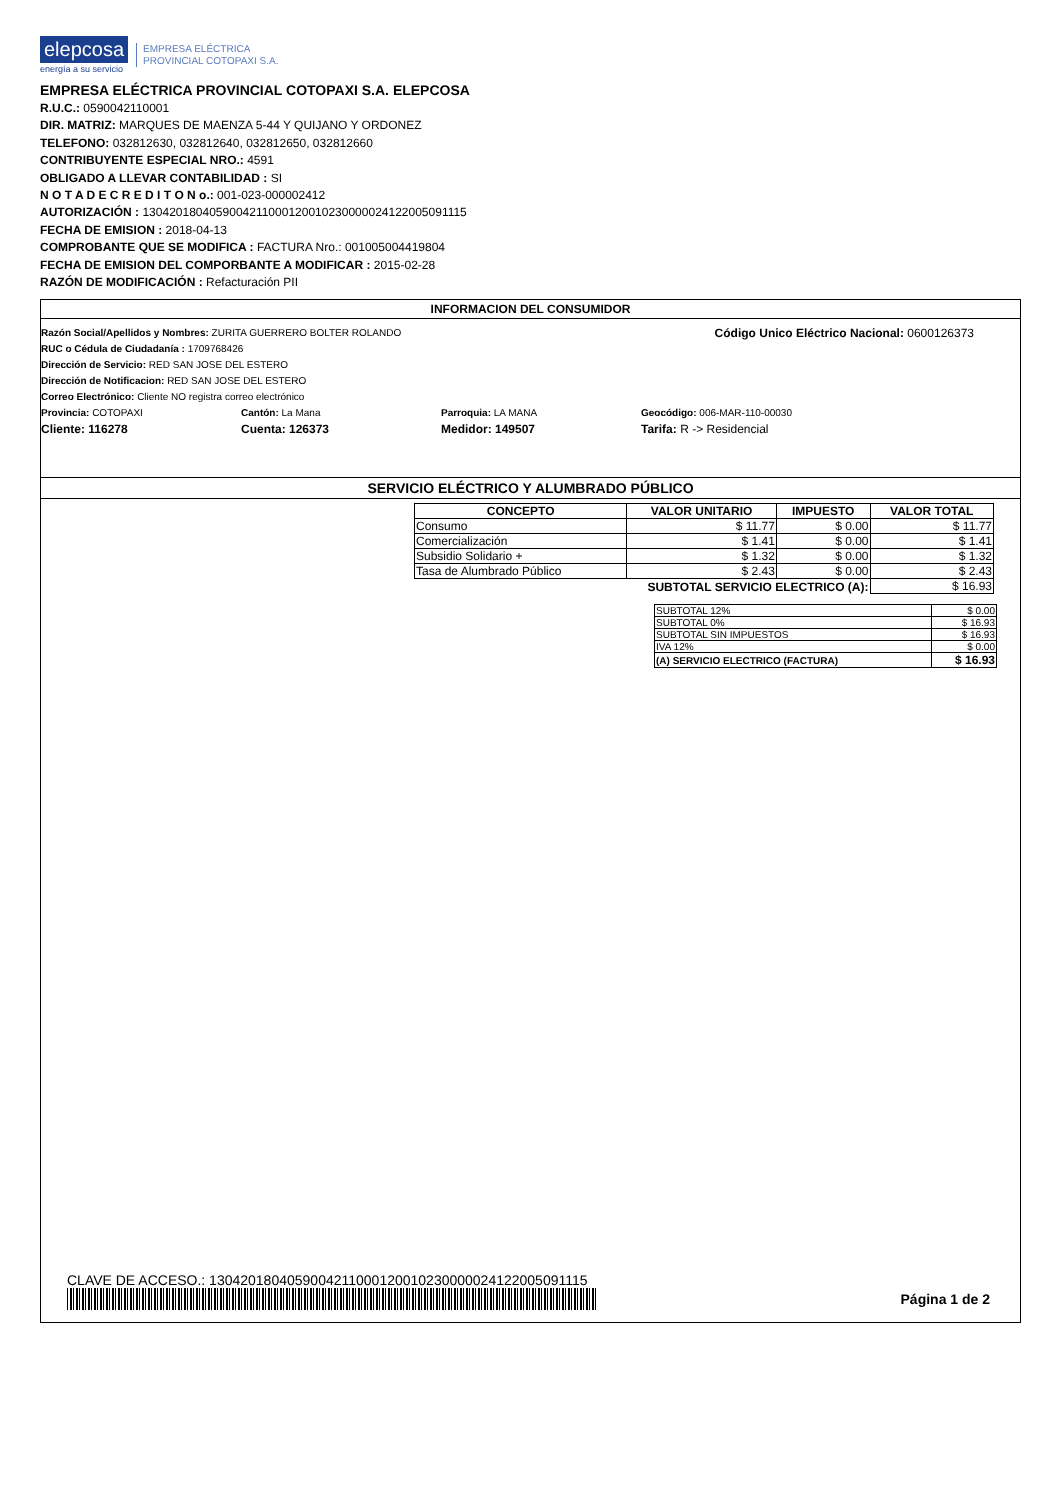elepcosa
energía a su servicio
EMPRESA ELÉCTRICA
PROVINCIAL COTOPAXI S.A.
EMPRESA ELÉCTRICA PROVINCIAL COTOPAXI S.A. ELEPCOSA
R.U.C.: 0590042110001
DIR. MATRIZ: MARQUES DE MAENZA 5-44 Y QUIJANO Y ORDONEZ
TELEFONO: 032812630, 032812640, 032812650, 032812660
CONTRIBUYENTE ESPECIAL NRO.: 4591
OBLIGADO A LLEVAR CONTABILIDAD : SI
N O T A D E C R E D I T O N o.: 001-023-000002412
AUTORIZACIÓN : 1304201804059004211000120010230000024122005091115
FECHA DE EMISION : 2018-04-13
COMPROBANTE QUE SE MODIFICA : FACTURA Nro.: 001005004419804
FECHA DE EMISION DEL COMPORBANTE A MODIFICAR : 2015-02-28
RAZÓN DE MODIFICACIÓN : Refacturación PII
INFORMACION DEL CONSUMIDOR
Razón Social/Apellidos y Nombres: ZURITA GUERRERO BOLTER ROLANDO Código Unico Eléctrico Nacional: 0600126373
RUC o Cédula de Ciudadanía : 1709768426
Dirección de Servicio: RED SAN JOSE DEL ESTERO
Dirección de Notificacion: RED SAN JOSE DEL ESTERO
Correo Electrónico: Cliente NO registra correo electrónico
Provincia: COTOPAXI Cantón: La Mana Parroquia: LA MANA Geocódigo: 006-MAR-110-00030
Cliente: 116278 Cuenta: 126373 Medidor: 149507 Tarifa: R -> Residencial
SERVICIO ELÉCTRICO Y ALUMBRADO PÚBLICO
| CONCEPTO | VALOR UNITARIO | IMPUESTO | VALOR TOTAL |
| --- | --- | --- | --- |
| Consumo | $ 11.77 | $ 0.00 | $ 11.77 |
| Comercialización | $ 1.41 | $ 0.00 | $ 1.41 |
| Subsidio Solidario + | $ 1.32 | $ 0.00 | $ 1.32 |
| Tasa de Alumbrado Público | $ 2.43 | $ 0.00 | $ 2.43 |
| SUBTOTAL SERVICIO ELECTRICO (A): | | | $ 16.93 |
| SUBTOTAL 12% | $ 0.00 |
| SUBTOTAL 0% | $ 16.93 |
| SUBTOTAL SIN IMPUESTOS | $ 16.93 |
| IVA 12% | $ 0.00 |
| (A) SERVICIO ELECTRICO (FACTURA) | $ 16.93 |
CLAVE DE ACCESO.: 1304201804059004211000120010230000024122005091115
Página 1 de 2